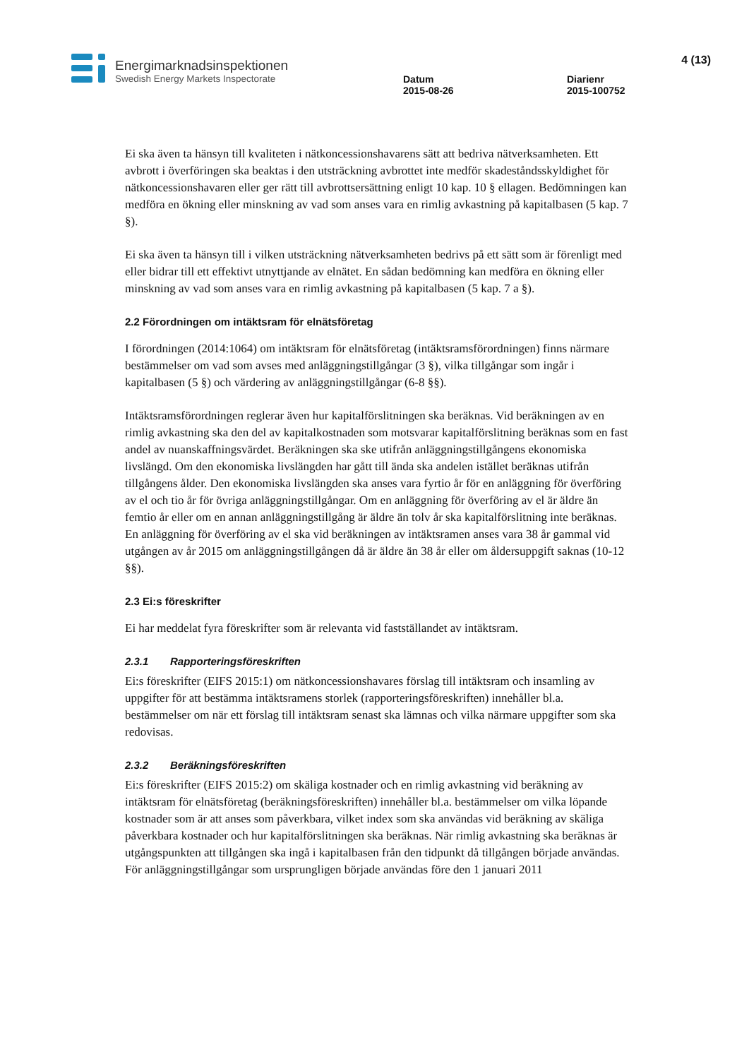Energimarknadsinspektionen
Swedish Energy Markets Inspectorate
Datum
2015-08-26
Diarienr
2015-100752
4 (13)
Ei ska även ta hänsyn till kvaliteten i nätkoncessionshavarens sätt att bedriva nätverksamheten. Ett avbrott i överföringen ska beaktas i den utsträckning avbrottet inte medför skadeståndsskyldighet för nätkoncessionshavaren eller ger rätt till avbrottsersättning enligt 10 kap. 10 § ellagen. Bedömningen kan medföra en ökning eller minskning av vad som anses vara en rimlig avkastning på kapitalbasen (5 kap. 7 §).
Ei ska även ta hänsyn till i vilken utsträckning nätverksamheten bedrivs på ett sätt som är förenligt med eller bidrar till ett effektivt utnyttjande av elnätet. En sådan bedömning kan medföra en ökning eller minskning av vad som anses vara en rimlig avkastning på kapitalbasen (5 kap. 7 a §).
2.2 Förordningen om intäktsram för elnätsföretag
I förordningen (2014:1064) om intäktsram för elnätsföretag (intäktsramsförordningen) finns närmare bestämmelser om vad som avses med anläggningstillgångar (3 §), vilka tillgångar som ingår i kapitalbasen (5 §) och värdering av anläggningstillgångar (6-8 §§).
Intäktsramsförordningen reglerar även hur kapitalförslitningen ska beräknas. Vid beräkningen av en rimlig avkastning ska den del av kapitalkostnaden som motsvarar kapitalförslitning beräknas som en fast andel av nuanskaffningsvärdet. Beräkningen ska ske utifrån anläggningstillgångens ekonomiska livslängd. Om den ekonomiska livslängden har gått till ända ska andelen istället beräknas utifrån tillgångens ålder. Den ekonomiska livslängden ska anses vara fyrtio år för en anläggning för överföring av el och tio år för övriga anläggningstillgångar. Om en anläggning för överföring av el är äldre än femtio år eller om en annan anläggningstillgång är äldre än tolv år ska kapitalförslitning inte beräknas. En anläggning för överföring av el ska vid beräkningen av intäktsramen anses vara 38 år gammal vid utgången av år 2015 om anläggningstillgången då är äldre än 38 år eller om åldersuppgift saknas (10-12 §§).
2.3 Ei:s föreskrifter
Ei har meddelat fyra föreskrifter som är relevanta vid fastställandet av intäktsram.
2.3.1 Rapporteringsföreskriften
Ei:s föreskrifter (EIFS 2015:1) om nätkoncessionshavares förslag till intäktsram och insamling av uppgifter för att bestämma intäktsramens storlek (rapporteringsföreskriften) innehåller bl.a. bestämmelser om när ett förslag till intäktsram senast ska lämnas och vilka närmare uppgifter som ska redovisas.
2.3.2 Beräkningsföreskriften
Ei:s föreskrifter (EIFS 2015:2) om skäliga kostnader och en rimlig avkastning vid beräkning av intäktsram för elnätsföretag (beräkningsföreskriften) innehåller bl.a. bestämmelser om vilka löpande kostnader som är att anses som påverkbara, vilket index som ska användas vid beräkning av skäliga påverkbara kostnader och hur kapitalförslitningen ska beräknas. När rimlig avkastning ska beräknas är utgångspunkten att tillgången ska ingå i kapitalbasen från den tidpunkt då tillgången började användas. För anläggningstillgångar som ursprungligen började användas före den 1 januari 2011